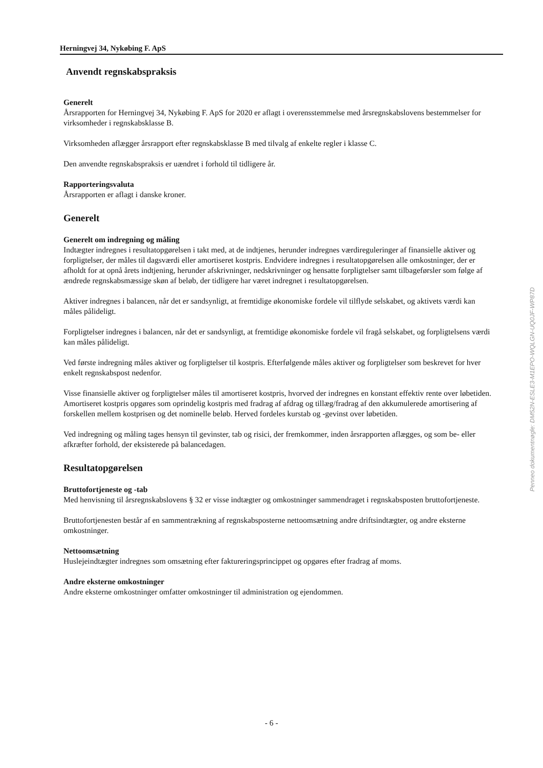Herningvej 34, Nykøbing F. ApS
Anvendt regnskabspraksis
Generelt
Årsrapporten for Herningvej 34, Nykøbing F. ApS for 2020 er aflagt i overensstemmelse med årsregnskabslovens bestemmelser for virksomheder i regnskabsklasse B.
Virksomheden aflægger årsrapport efter regnskabsklasse B med tilvalg af enkelte regler i klasse C.
Den anvendte regnskabspraksis er uændret i forhold til tidligere år.
Rapporteringsvaluta
Årsrapporten er aflagt i danske kroner.
Generelt
Generelt om indregning og måling
Indtægter indregnes i resultatopgørelsen i takt med, at de indtjenes, herunder indregnes værdireguleringer af finansielle aktiver og forpligtelser, der måles til dagsværdi eller amortiseret kostpris. Endvidere indregnes i resultatopgørelsen alle omkostninger, der er afholdt for at opnå årets indtjening, herunder afskrivninger, nedskrivninger og hensatte forpligtelser samt tilbageførsler som følge af ændrede regnskabsmæssige skøn af beløb, der tidligere har været indregnet i resultatopgørelsen.
Aktiver indregnes i balancen, når det er sandsynligt, at fremtidige økonomiske fordele vil tilflyde selskabet, og aktivets værdi kan måles pålideligt.
Forpligtelser indregnes i balancen, når det er sandsynligt, at fremtidige økonomiske fordele vil fragå selskabet, og forpligtelsens værdi kan måles pålideligt.
Ved første indregning måles aktiver og forpligtelser til kostpris. Efterfølgende måles aktiver og forpligtelser som beskrevet for hver enkelt regnskabspost nedenfor.
Visse finansielle aktiver og forpligtelser måles til amortiseret kostpris, hvorved der indregnes en konstant effektiv rente over løbetiden. Amortiseret kostpris opgøres som oprindelig kostpris med fradrag af afdrag og tillæg/fradrag af den akkumulerede amortisering af forskellen mellem kostprisen og det nominelle beløb. Herved fordeles kurstab og -gevinst over løbetiden.
Ved indregning og måling tages hensyn til gevinster, tab og risici, der fremkommer, inden årsrapporten aflægges, og som be- eller afkræfter forhold, der eksisterede på balancedagen.
Resultatopgørelsen
Bruttofortjeneste og -tab
Med henvisning til årsregnskabslovens § 32 er visse indtægter og omkostninger sammendraget i regnskabsposten bruttofortjeneste.
Bruttofortjenesten består af en sammentrækning af regnskabsposterne nettoomsætning andre driftsindtægter, og andre eksterne omkostninger.
Nettoomsætning
Huslejeindtægter indregnes som omsætning efter faktureringsprincippet og opgøres efter fradrag af moms.
Andre eksterne omkostninger
Andre eksterne omkostninger omfatter omkostninger til administration og ejendommen.
Penneo dokumentnøgle: DM52N-ESLE3-M1EPO-WQLGN-UQ0JF-WP87D
- 6 -